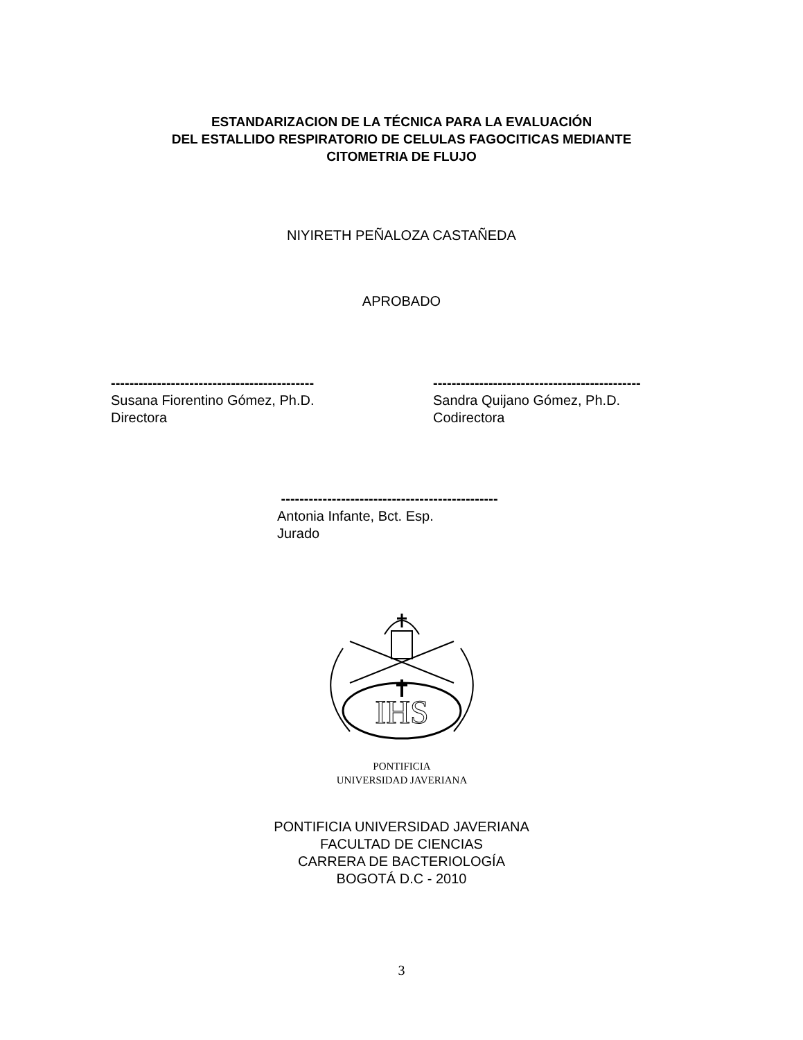ESTANDARIZACION DE LA TÉCNICA PARA LA EVALUACIÓN
DEL ESTALLIDO RESPIRATORIO DE CELULAS FAGOCITICAS MEDIANTE
CITOMETRIA DE FLUJO
NIYIRETH PEÑALOZA CASTAÑEDA
APROBADO
--------------------------------------------
Susana Fiorentino Gómez, Ph.D.
Directora
---------------------------------------------
Sandra Quijano Gómez, Ph.D.
Codirectora
-----------------------------------------------
Antonia Infante, Bct. Esp.
Jurado
IHS
PONTIFICIA
UNIVERSIDAD JAVERIANA
PONTIFICIA UNIVERSIDAD JAVERIANA
FACULTAD DE CIENCIAS
CARRERA DE BACTERIOLOGÍA
BOGOTÁ D.C - 2010
3